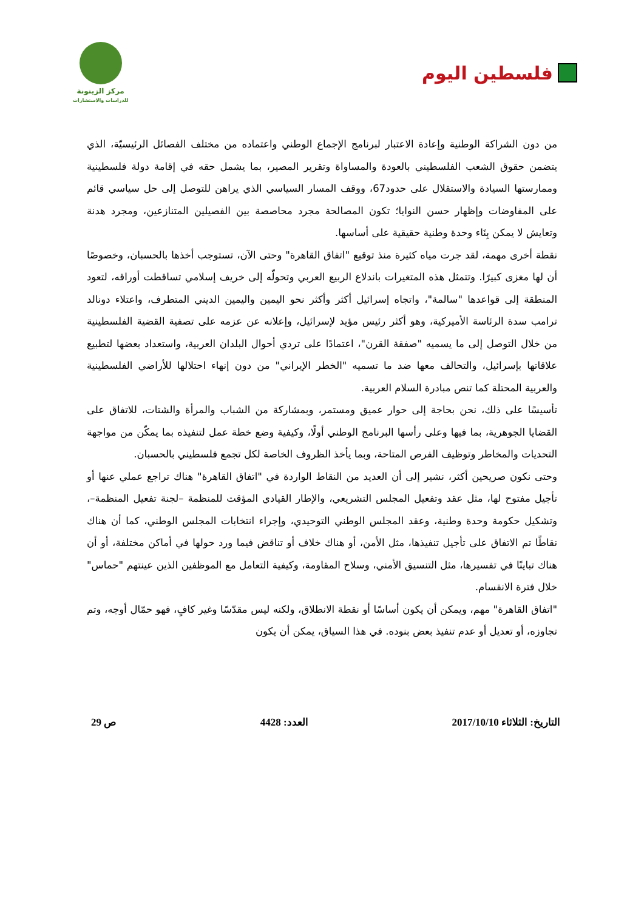فلسطين اليوم
مركز الزيتونة
للدراسات والاستشارات
من دون الشراكة الوطنية وإعادة الاعتبار لبرنامج الإجماع الوطني واعتماده من مختلف الفصائل الرئيسيّة، الذي يتضمن حقوق الشعب الفلسطيني بالعودة والمساواة وتقرير المصير، بما يشمل حقه في إقامة دولة فلسطينية وممارستها السيادة والاستقلال على حدود67، ووقف المسار السياسي الذي يراهن للتوصل إلى حل سياسي قائم على المفاوضات وإظهار حسن النوايا؛ تكون المصالحة مجرد محاصصة بين الفصيلين المتنازعين، ومجرد هدنة وتعايش لا يمكن بِنَاء وحدة وطنية حقيقية على أساسها.
نقطة أخرى مهمة، لقد جرت مياه كثيرة منذ توقيع "اتفاق القاهرة" وحتى الآن، تستوجب أخذها بالحسبان، وخصوصًا أن لها مغزى كبيرًا. وتتمثل هذه المتغيرات باندلاع الربيع العربي وتحولّه إلى خريف إسلامي تساقطت أوراقه، لتعود المنطقة إلى قواعدها "سالمة"، واتجاه إسرائيل أكثر وأكثر نحو اليمين واليمين الديني المتطرف، واعتلاء دونالد ترامب سدة الرئاسة الأميركية، وهو أكثر رئيس مؤيد لإسرائيل، وإعلانه عن عزمه على تصفية القضية الفلسطينية من خلال التوصل إلى ما يسميه "صفقة القرن"، اعتمادًا على تردي أحوال البلدان العربية، واستعداد بعضها لتطبيع علاقاتها بإسرائيل، والتحالف معها ضد ما تسميه "الخطر الإيراني" من دون إنهاء احتلالها للأراضي الفلسطينية والعربية المحتلة كما تنص مبادرة السلام العربية.
تأسيسًا على ذلك، نحن بحاجة إلى حوار عميق ومستمر، وبمشاركة من الشباب والمرأة والشتات، للاتفاق على القضايا الجوهرية، بما فيها وعلى رأسها البرنامج الوطني أولًا، وكيفية وضع خطة عمل لتنفيذه بما يمكّن من مواجهة التحديات والمخاطر وتوظيف الفرص المتاحة، وبما يأخذ الظروف الخاصة لكل تجمع فلسطيني بالحسبان.
وحتى نكون صريحين أكثر، نشير إلى أن العديد من النقاط الواردة في "اتفاق القاهرة" هناك تراجع عملي عنها أو تأجيل مفتوح لها، مثل عقد وتفعيل المجلس التشريعي، والإطار القيادي المؤقت للمنظمة –لجنة تفعيل المنظمة–، وتشكيل حكومة وحدة وطنية، وعقد المجلس الوطني التوحيدي، وإجراء انتخابات المجلس الوطني، كما أن هناك نقاطًا تم الاتفاق على تأجيل تنفيذها، مثل الأمن، أو هناك خلاف أو تناقض فيما ورد حولها في أماكن مختلفة، أو أن هناك تباينًا في تفسيرها، مثل التنسيق الأمني، وسلاح المقاومة، وكيفية التعامل مع الموظفين الذين عينتهم "حماس" خلال فترة الانقسام.
"اتفاق القاهرة" مهم، ويمكن أن يكون أساسًا أو نقطة الانطلاق، ولكنه ليس مقدّسًا وغير كافٍ، فهو حمّال أوجه، وتم تجاوزه، أو تعديل أو عدم تنفيذ بعض بنوده. في هذا السياق، يمكن أن يكون
التاريخ: الثلاثاء 2017/10/10 العدد: 4428 ص 29